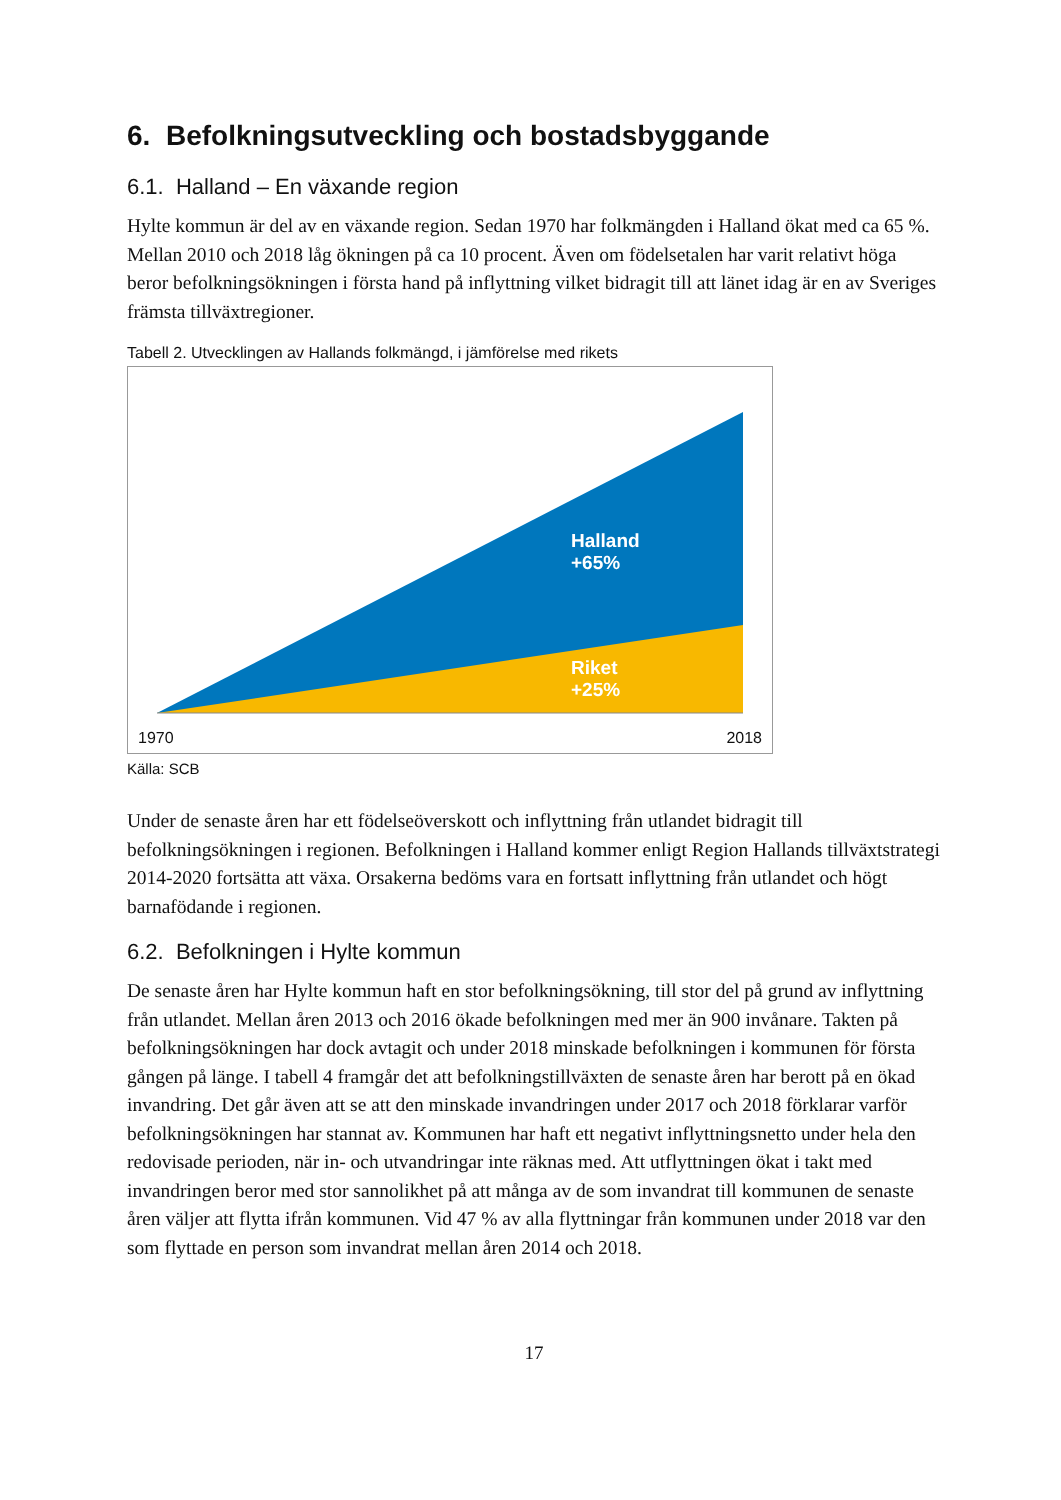6. Befolkningsutveckling och bostadsbyggande
6.1. Halland – En växande region
Hylte kommun är del av en växande region. Sedan 1970 har folkmängden i Halland ökat med ca 65 %. Mellan 2010 och 2018 låg ökningen på ca 10 procent. Även om födelsetalen har varit relativt höga beror befolkningsökningen i första hand på inflyttning vilket bidragit till att länet idag är en av Sveriges främsta tillväxtregioner.
Tabell 2. Utvecklingen av Hallands folkmängd, i jämförelse med rikets
Halland
+65%
Riket
+25%
1970 2018
Källa: SCB
Under de senaste åren har ett födelseöverskott och inflyttning från utlandet bidragit till befolkningsökningen i regionen. Befolkningen i Halland kommer enligt Region Hallands tillväxtstrategi 2014-2020 fortsätta att växa. Orsakerna bedöms vara en fortsatt inflyttning från utlandet och högt barnafödande i regionen.
6.2. Befolkningen i Hylte kommun
De senaste åren har Hylte kommun haft en stor befolkningsökning, till stor del på grund av inflyttning från utlandet. Mellan åren 2013 och 2016 ökade befolkningen med mer än 900 invånare. Takten på befolkningsökningen har dock avtagit och under 2018 minskade befolkningen i kommunen för första gången på länge. I tabell 4 framgår det att befolkningstillväxten de senaste åren har berott på en ökad invandring. Det går även att se att den minskade invandringen under 2017 och 2018 förklarar varför befolkningsökningen har stannat av. Kommunen har haft ett negativt inflyttningsnetto under hela den redovisade perioden, när in- och utvandringar inte räknas med. Att utflyttningen ökat i takt med invandringen beror med stor sannolikhet på att många av de som invandrat till kommunen de senaste åren väljer att flytta ifrån kommunen. Vid 47 % av alla flyttningar från kommunen under 2018 var den som flyttade en person som invandrat mellan åren 2014 och 2018.
17